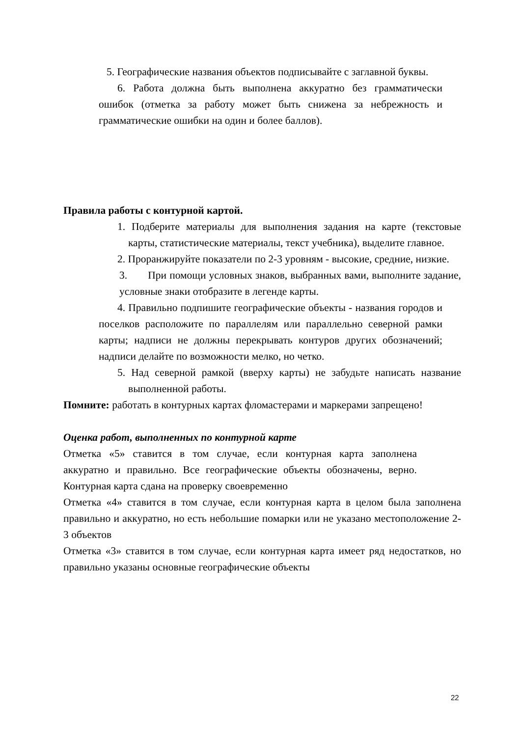5. Географические названия объектов подписывайте с заглавной буквы.
6. Работа должна быть выполнена аккуратно без грамматически ошибок (отметка за работу может быть снижена за небрежность и грамматические ошибки на один и более баллов).
Правила работы с контурной картой.
1. Подберите материалы для выполнения задания на карте (текстовые карты, статистические материалы, текст учебника), выделите главное.
2. Проранжируйте показатели по 2-3 уровням - высокие, средние, низкие.
3. При помощи условных знаков, выбранных вами, выполните задание, условные знаки отобразите в легенде карты.
4. Правильно подпишите географические объекты - названия городов и поселков расположите по параллелям или параллельно северной рамки карты; надписи не должны перекрывать контуров других обозначений; надписи делайте по возможности мелко, но четко.
5. Над северной рамкой (вверху карты) не забудьте написать название выполненной работы.
Помните: работать в контурных картах фломастерами и маркерами запрещено!
Оценка работ, выполненных по контурной карте
Отметка «5» ставится в том случае, если контурная карта заполнена аккуратно и правильно. Все географические объекты обозначены, верно. Контурная карта сдана на проверку своевременно
Отметка «4» ставится в том случае, если контурная карта в целом была заполнена правильно и аккуратно, но есть небольшие помарки или не указано местоположение 2-3 объектов
Отметка «3» ставится в том случае, если контурная карта имеет ряд недостатков, но правильно указаны основные географические объекты
22